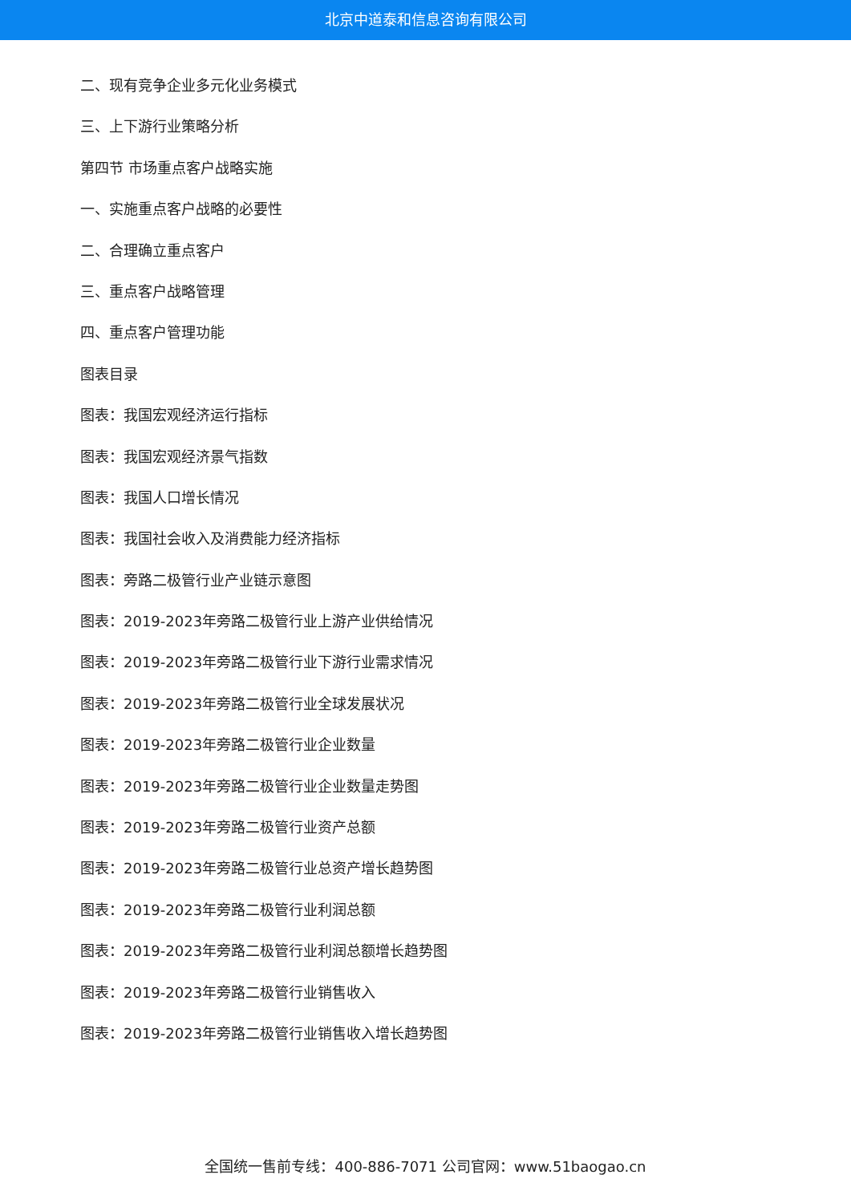北京中道泰和信息咨询有限公司
二、现有竞争企业多元化业务模式
三、上下游行业策略分析
第四节 市场重点客户战略实施
一、实施重点客户战略的必要性
二、合理确立重点客户
三、重点客户战略管理
四、重点客户管理功能
图表目录
图表：我国宏观经济运行指标
图表：我国宏观经济景气指数
图表：我国人口增长情况
图表：我国社会收入及消费能力经济指标
图表：旁路二极管行业产业链示意图
图表：2019-2023年旁路二极管行业上游产业供给情况
图表：2019-2023年旁路二极管行业下游行业需求情况
图表：2019-2023年旁路二极管行业全球发展状况
图表：2019-2023年旁路二极管行业企业数量
图表：2019-2023年旁路二极管行业企业数量走势图
图表：2019-2023年旁路二极管行业资产总额
图表：2019-2023年旁路二极管行业总资产增长趋势图
图表：2019-2023年旁路二极管行业利润总额
图表：2019-2023年旁路二极管行业利润总额增长趋势图
图表：2019-2023年旁路二极管行业销售收入
图表：2019-2023年旁路二极管行业销售收入增长趋势图
全国统一售前专线：400-886-7071 公司官网：www.51baogao.cn